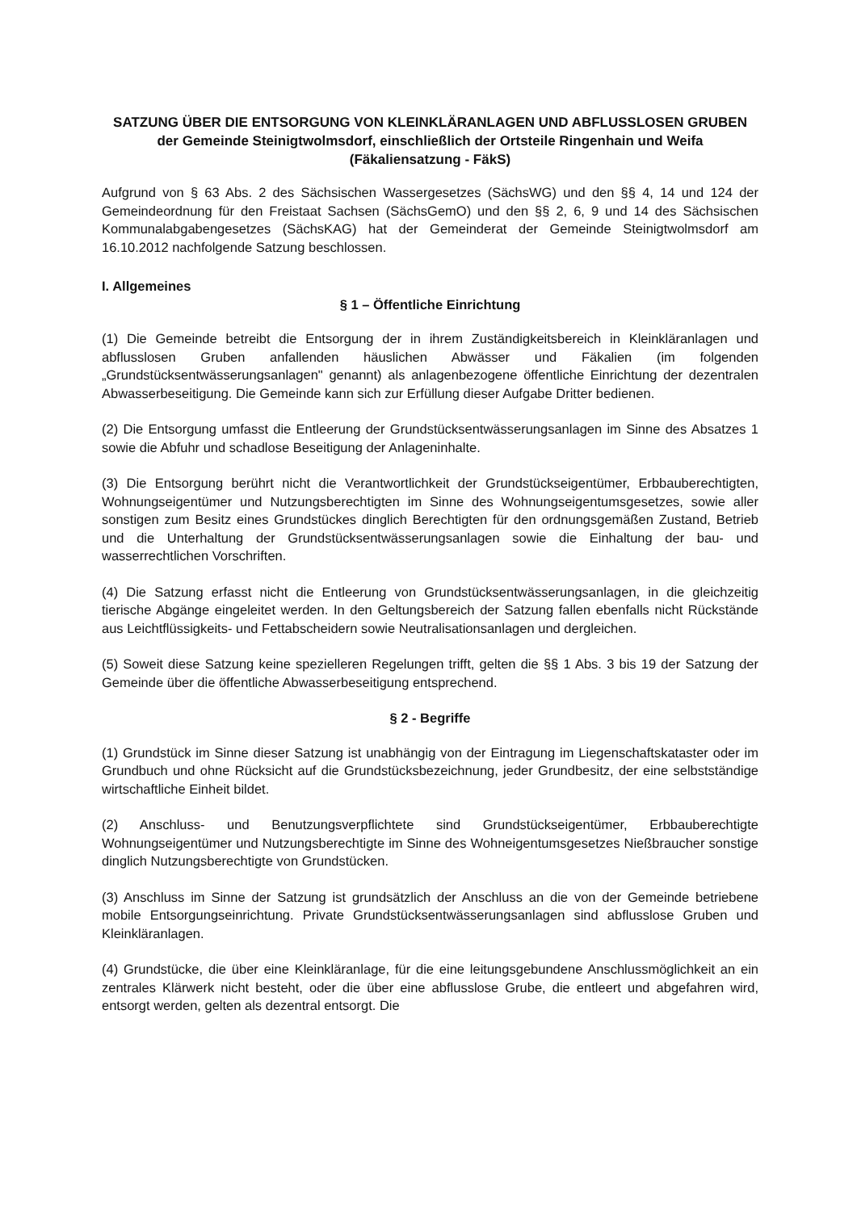SATZUNG ÜBER DIE ENTSORGUNG VON KLEINKLÄRANLAGEN UND ABFLUSSLOSEN GRUBEN
der Gemeinde Steinigtwolmsdorf, einschließlich der Ortsteile Ringenhain und Weifa
(Fäkaliensatzung - FäkS)
Aufgrund von § 63 Abs. 2 des Sächsischen Wassergesetzes (SächsWG) und den §§ 4, 14 und 124 der Gemeindeordnung für den Freistaat Sachsen (SächsGemO) und den §§ 2, 6, 9 und 14 des Sächsischen Kommunalabgabengesetzes (SächsKAG) hat der Gemeinderat der Gemeinde Steinigtwolmsdorf am 16.10.2012 nachfolgende Satzung beschlossen.
I. Allgemeines
§ 1 – Öffentliche Einrichtung
(1) Die Gemeinde betreibt die Entsorgung der in ihrem Zuständigkeitsbereich in Kleinkläranlagen und abflusslosen Gruben anfallenden häuslichen Abwässer und Fäkalien (im folgenden „Grundstücksentwässerungsanlagen" genannt) als anlagenbezogene öffentliche Einrichtung der dezentralen Abwasserbeseitigung. Die Gemeinde kann sich zur Erfüllung dieser Aufgabe Dritter bedienen.
(2) Die Entsorgung umfasst die Entleerung der Grundstücksentwässerungsanlagen im Sinne des Absatzes 1 sowie die Abfuhr und schadlose Beseitigung der Anlageninhalte.
(3) Die Entsorgung berührt nicht die Verantwortlichkeit der Grundstückseigentümer, Erbbauberechtigten, Wohnungseigentümer und Nutzungsberechtigten im Sinne des Wohnungseigentumsgesetzes, sowie aller sonstigen zum Besitz eines Grundstückes dinglich Berechtigten für den ordnungsgemäßen Zustand, Betrieb und die Unterhaltung der Grundstücksentwässerungsanlagen sowie die Einhaltung der bau- und wasserrechtlichen Vorschriften.
(4) Die Satzung erfasst nicht die Entleerung von Grundstücksentwässerungsanlagen, in die gleichzeitig tierische Abgänge eingeleitet werden. In den Geltungsbereich der Satzung fallen ebenfalls nicht Rückstände aus Leichtflüssigkeits- und Fettabscheidern sowie Neutralisationsanlagen und dergleichen.
(5) Soweit diese Satzung keine spezielleren Regelungen trifft, gelten die §§ 1 Abs. 3 bis 19 der Satzung der Gemeinde über die öffentliche Abwasserbeseitigung entsprechend.
§ 2 - Begriffe
(1) Grundstück im Sinne dieser Satzung ist unabhängig von der Eintragung im Liegenschaftskataster oder im Grundbuch und ohne Rücksicht auf die Grundstücksbezeichnung, jeder Grundbesitz, der eine selbstständige wirtschaftliche Einheit bildet.
(2) Anschluss- und Benutzungsverpflichtete sind Grundstückseigentümer, Erbbauberechtigte Wohnungseigentümer und Nutzungsberechtigte im Sinne des Wohneigentumsgesetzes Nießbraucher sonstige dinglich Nutzungsberechtigte von Grundstücken.
(3) Anschluss im Sinne der Satzung ist grundsätzlich der Anschluss an die von der Gemeinde betriebene mobile Entsorgungseinrichtung. Private Grundstücksentwässerungsanlagen sind abflusslose Gruben und Kleinkläranlagen.
(4) Grundstücke, die über eine Kleinkläranlage, für die eine leitungsgebundene Anschlussmöglichkeit an ein zentrales Klärwerk nicht besteht, oder die über eine abflusslose Grube, die entleert und abgefahren wird, entsorgt werden, gelten als dezentral entsorgt. Die